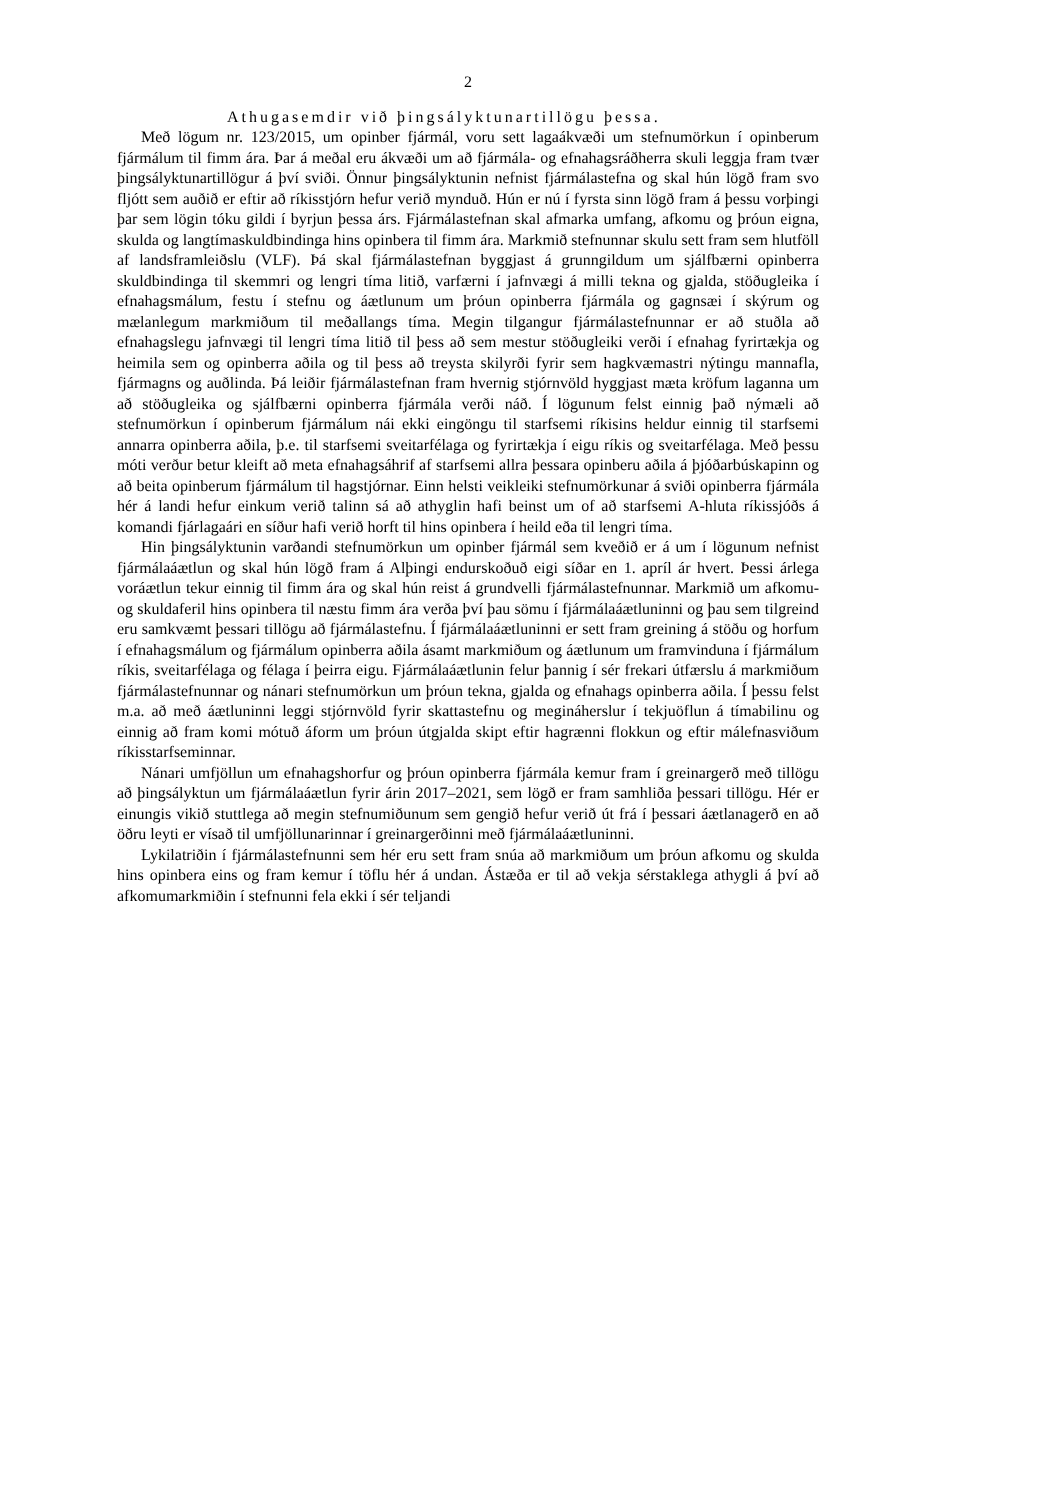2
Athugasemdir við þingsályktunartillögu þessa.
Með lögum nr. 123/2015, um opinber fjármál, voru sett lagaákvæði um stefnumörkun í opinberum fjármálum til fimm ára. Þar á meðal eru ákvæði um að fjármála- og efnahagsráðherra skuli leggja fram tvær þingsályktunartillögur á því sviði. Önnur þingsályktunin nefnist fjármálastefna og skal hún lögð fram svo fljótt sem auðið er eftir að ríkisstjórn hefur verið mynduð. Hún er nú í fyrsta sinn lögð fram á þessu vorþingi þar sem lögin tóku gildi í byrjun þessa árs. Fjármálastefnan skal afmarka umfang, afkomu og þróun eigna, skulda og langtímaskuldbindinga hins opinbera til fimm ára. Markmið stefnunnar skulu sett fram sem hlutföll af landsframleiðslu (VLF). Þá skal fjármálastefnan byggjast á grunngildum um sjálfbærni opinberra skuldbindinga til skemmri og lengri tíma litið, varfærni í jafnvægi á milli tekna og gjalda, stöðugleika í efnahagsmálum, festu í stefnu og áætlunum um þróun opinberra fjármála og gagnsæi í skýrum og mælanlegum markmiðum til meðallangs tíma. Megin tilgangur fjármálastefnunnar er að stuðla að efnahagslegu jafnvægi til lengri tíma litið til þess að sem mestur stöðugleiki verði í efnahag fyrirtækja og heimila sem og opinberra aðila og til þess að treysta skilyrði fyrir sem hagkvæmastri nýtingu mannafla, fjármagns og auðlinda. Þá leiðir fjármálastefnan fram hvernig stjórnvöld hyggjast mæta kröfum laganna um að stöðugleika og sjálfbærni opinberra fjármála verði náð. Í lögunum felst einnig það nýmæli að stefnumörkun í opinberum fjármálum nái ekki eingöngu til starfsemi ríkisins heldur einnig til starfsemi annarra opinberra aðila, þ.e. til starfsemi sveitarfélaga og fyrirtækja í eigu ríkis og sveitarfélaga. Með þessu móti verður betur kleift að meta efnahagsáhrif af starfsemi allra þessara opinberu aðila á þjóðarbúskapinn og að beita opinberum fjármálum til hagstjórnar. Einn helsti veikleiki stefnumörkunar á sviði opinberra fjármála hér á landi hefur einkum verið talinn sá að athyglin hafi beinst um of að starfsemi A-hluta ríkissjóðs á komandi fjárlagaári en síður hafi verið horft til hins opinbera í heild eða til lengri tíma.
Hin þingsályktunin varðandi stefnumörkun um opinber fjármál sem kveðið er á um í lögunum nefnist fjármálaáætlun og skal hún lögð fram á Alþingi endurskoðuð eigi síðar en 1. apríl ár hvert. Þessi árlega voráætlun tekur einnig til fimm ára og skal hún reist á grundvelli fjármálastefnunnar. Markmið um afkomu- og skuldaferil hins opinbera til næstu fimm ára verða því þau sömu í fjármálaáætluninni og þau sem tilgreind eru samkvæmt þessari tillögu að fjármálastefnu. Í fjármálaáætluninni er sett fram greining á stöðu og horfum í efnahagsmálum og fjármálum opinberra aðila ásamt markmiðum og áætlunum um framvinduna í fjármálum ríkis, sveitarfélaga og félaga í þeirra eigu. Fjármálaáætlunin felur þannig í sér frekari útfærslu á markmiðum fjármálastefnunnar og nánari stefnumörkun um þróun tekna, gjalda og efnahags opinberra aðila. Í þessu felst m.a. að með áætluninni leggi stjórnvöld fyrir skattastefnu og megináherslur í tekjuöflun á tímabilinu og einnig að fram komi mótuð áform um þróun útgjalda skipt eftir hagrænni flokkun og eftir málefnasviðum ríkisstarfseminnar.
Nánari umfjöllun um efnahagshorfur og þróun opinberra fjármála kemur fram í greinargerð með tillögu að þingsályktun um fjármálaáætlun fyrir árin 2017–2021, sem lögð er fram samhliða þessari tillögu. Hér er einungis vikið stuttlega að megin stefnumiðunum sem gengið hefur verið út frá í þessari áætlanagerð en að öðru leyti er vísað til umfjöllunarinnar í greinargerðinni með fjármálaáætluninni.
Lykilatriðin í fjármálastefnunni sem hér eru sett fram snúa að markmiðum um þróun afkomu og skulda hins opinbera eins og fram kemur í töflu hér á undan. Ástæða er til að vekja sérstaklega athygli á því að afkomumarkmiðin í stefnunni fela ekki í sér teljandi